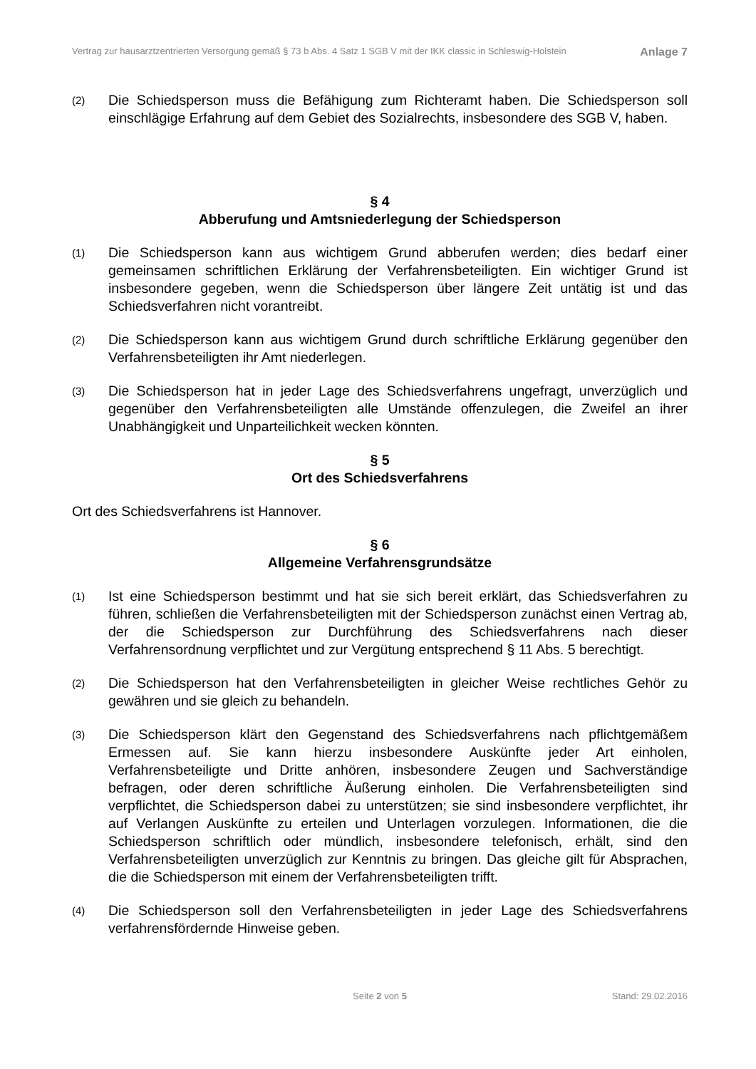Vertrag zur hausarztzentrierten Versorgung gemäß § 73 b Abs. 4 Satz 1 SGB V mit der IKK classic in Schleswig-Holstein Anlage 7
(2) Die Schiedsperson muss die Befähigung zum Richteramt haben. Die Schiedsperson soll einschlägige Erfahrung auf dem Gebiet des Sozialrechts, insbesondere des SGB V, haben.
§ 4
Abberufung und Amtsniederlegung der Schiedsperson
(1) Die Schiedsperson kann aus wichtigem Grund abberufen werden; dies bedarf einer gemeinsamen schriftlichen Erklärung der Verfahrensbeteiligten. Ein wichtiger Grund ist insbesondere gegeben, wenn die Schiedsperson über längere Zeit untätig ist und das Schiedsverfahren nicht vorantreibt.
(2) Die Schiedsperson kann aus wichtigem Grund durch schriftliche Erklärung gegenüber den Verfahrensbeteiligten ihr Amt niederlegen.
(3) Die Schiedsperson hat in jeder Lage des Schiedsverfahrens ungefragt, unverzüglich und gegenüber den Verfahrensbeteiligten alle Umstände offenzulegen, die Zweifel an ihrer Unabhängigkeit und Unparteilichkeit wecken könnten.
§ 5
Ort des Schiedsverfahrens
Ort des Schiedsverfahrens ist Hannover.
§ 6
Allgemeine Verfahrensgrundsätze
(1) Ist eine Schiedsperson bestimmt und hat sie sich bereit erklärt, das Schiedsverfahren zu führen, schließen die Verfahrensbeteiligten mit der Schiedsperson zunächst einen Vertrag ab, der die Schiedsperson zur Durchführung des Schiedsverfahrens nach dieser Verfahrensordnung verpflichtet und zur Vergütung entsprechend § 11 Abs. 5 berechtigt.
(2) Die Schiedsperson hat den Verfahrensbeteiligten in gleicher Weise rechtliches Gehör zu gewähren und sie gleich zu behandeln.
(3) Die Schiedsperson klärt den Gegenstand des Schiedsverfahrens nach pflichtgemäßem Ermessen auf. Sie kann hierzu insbesondere Auskünfte jeder Art einholen, Verfahrensbeteiligte und Dritte anhören, insbesondere Zeugen und Sachverständige befragen, oder deren schriftliche Äußerung einholen. Die Verfahrensbeteiligten sind verpflichtet, die Schiedsperson dabei zu unterstützen; sie sind insbesondere verpflichtet, ihr auf Verlangen Auskünfte zu erteilen und Unterlagen vorzulegen. Informationen, die die Schiedsperson schriftlich oder mündlich, insbesondere telefonisch, erhält, sind den Verfahrensbeteiligten unverzüglich zur Kenntnis zu bringen. Das gleiche gilt für Absprachen, die die Schiedsperson mit einem der Verfahrensbeteiligten trifft.
(4) Die Schiedsperson soll den Verfahrensbeteiligten in jeder Lage des Schiedsverfahrens verfahrensfördernde Hinweise geben.
Seite 2 von 5 Stand: 29.02.2016